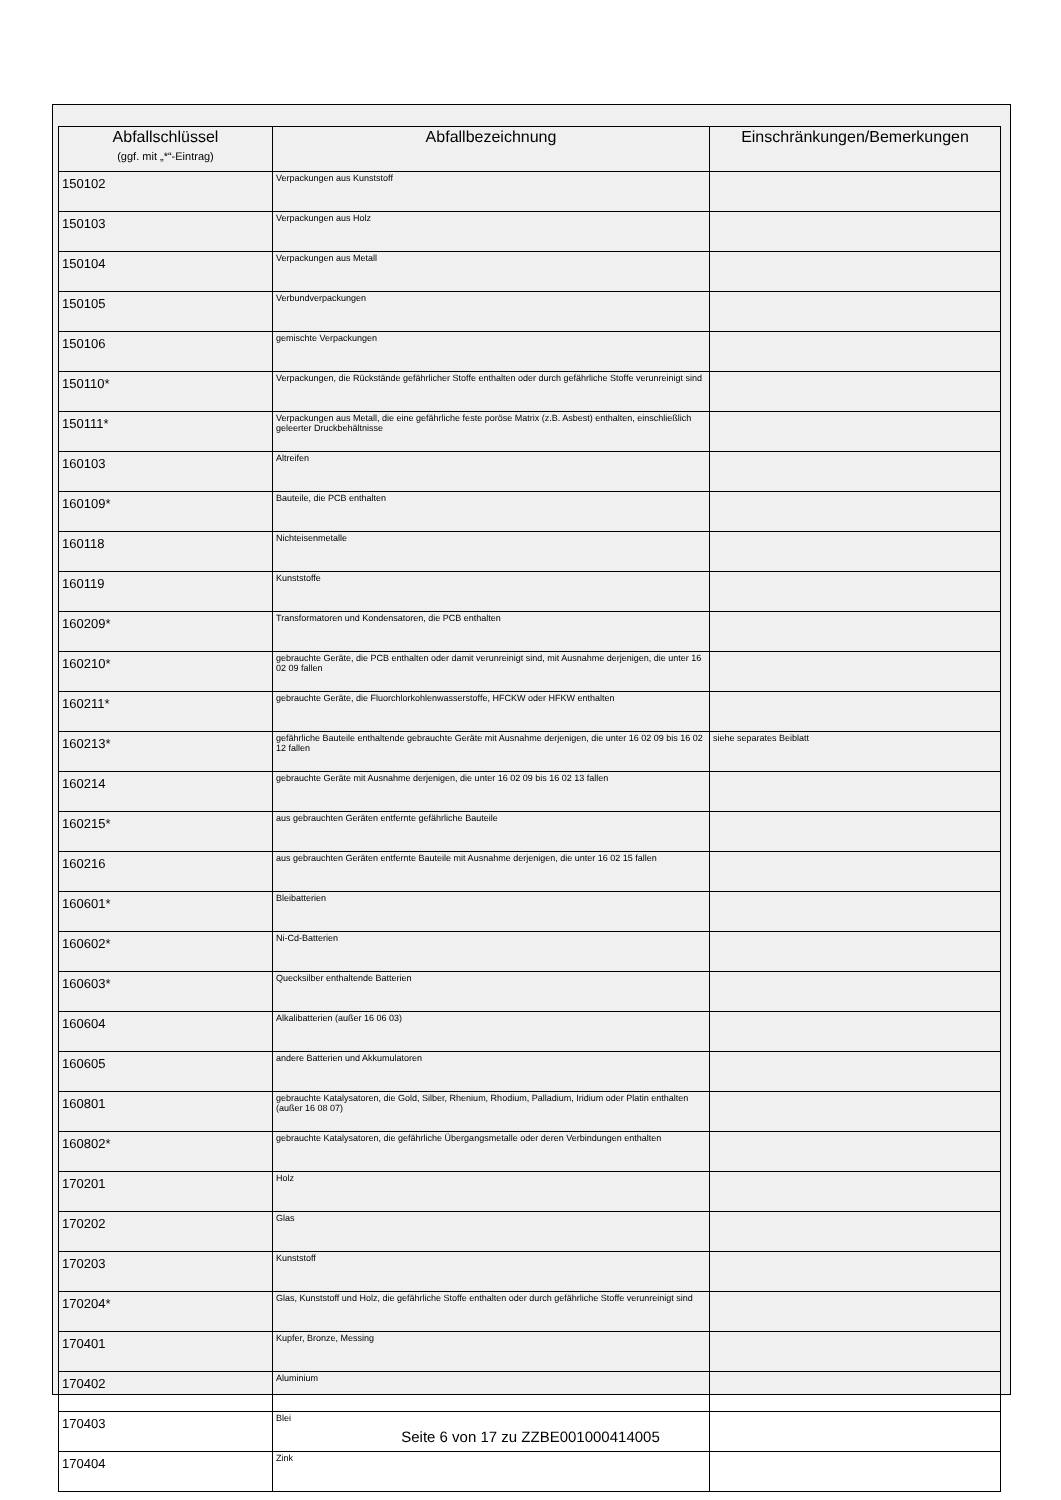| Abfallschlüssel (ggf. mit „*“-Eintrag) | Abfallbezeichnung | Einschränkungen/Bemerkungen |
| --- | --- | --- |
| 150102 | Verpackungen aus Kunststoff | |
| 150103 | Verpackungen aus Holz | |
| 150104 | Verpackungen aus Metall | |
| 150105 | Verbundverpackungen | |
| 150106 | gemischte Verpackungen | |
| 150110* | Verpackungen, die Rückstände gefährlicher Stoffe enthalten oder durch gefährliche Stoffe verunreinigt sind | |
| 150111* | Verpackungen aus Metall, die eine gefährliche feste poröse Matrix (z.B. Asbest) enthalten, einschließlich geleerter Druckbehältnisse | |
| 160103 | Altreifen | |
| 160109* | Bauteile, die PCB enthalten | |
| 160118 | Nichteisenmetalle | |
| 160119 | Kunststoffe | |
| 160209* | Transformatoren und Kondensatoren, die PCB enthalten | |
| 160210* | gebrauchte Geräte, die PCB enthalten oder damit verunreinigt sind, mit Ausnahme derjenigen, die unter 16 02 09 fallen | |
| 160211* | gebrauchte Geräte, die Fluorchlorkohlenwasserstoffe, HFCKW oder HFKW enthalten | |
| 160213* | gefährliche Bauteile enthaltende gebrauchte Geräte mit Ausnahme derjenigen, die unter 16 02 09 bis 16 02 12 fallen | siehe separates Beiblatt |
| 160214 | gebrauchte Geräte mit Ausnahme derjenigen, die unter 16 02 09 bis 16 02 13 fallen | |
| 160215* | aus gebrauchten Geräten entfernte gefährliche Bauteile | |
| 160216 | aus gebrauchten Geräten entfernte Bauteile mit Ausnahme derjenigen, die unter 16 02 15 fallen | |
| 160601* | Bleibatterien | |
| 160602* | Ni-Cd-Batterien | |
| 160603* | Quecksilber enthaltende Batterien | |
| 160604 | Alkalibatterien (außer 16 06 03) | |
| 160605 | andere Batterien und Akkumulatoren | |
| 160801 | gebrauchte Katalysatoren, die Gold, Silber, Rhenium, Rhodium, Palladium, Iridium oder Platin enthalten (außer 16 08 07) | |
| 160802* | gebrauchte Katalysatoren, die gefährliche Übergangsmetalle oder deren Verbindungen enthalten | |
| 170201 | Holz | |
| 170202 | Glas | |
| 170203 | Kunststoff | |
| 170204* | Glas, Kunststoff und Holz, die gefährliche Stoffe enthalten oder durch gefährliche Stoffe verunreinigt sind | |
| 170401 | Kupfer, Bronze, Messing | |
| 170402 | Aluminium | |
| 170403 | Blei | |
| 170404 | Zink | |
Seite 6 von 17 zu ZZBE001000414005